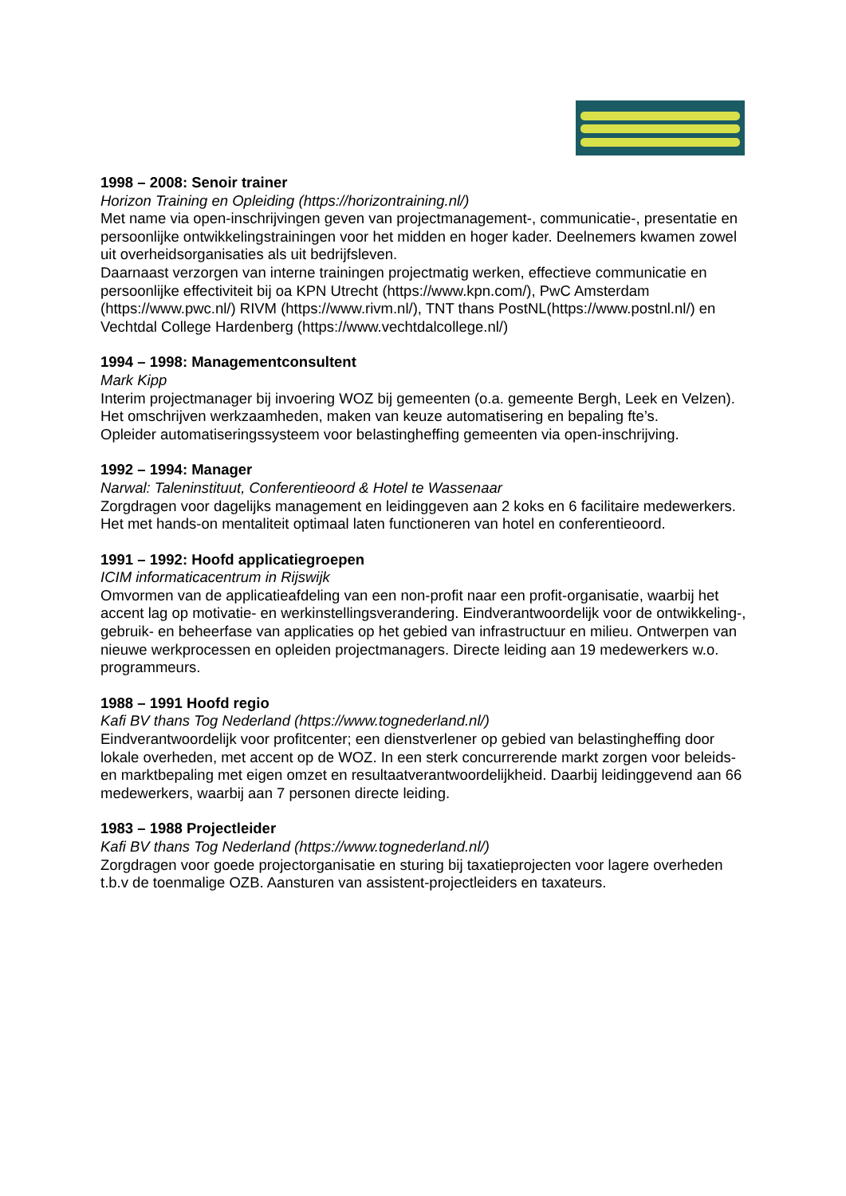1998 – 2008: Senoir trainer
Horizon Training en Opleiding (https://horizontraining.nl/)
Met name via open-inschrijvingen geven van projectmanagement-, communicatie-, presentatie en persoonlijke ontwikkelingstrainingen voor het midden en hoger kader. Deelnemers kwamen zowel uit overheidsorganisaties als uit bedrijfsleven.
Daarnaast verzorgen van interne trainingen projectmatig werken, effectieve communicatie en persoonlijke effectiviteit bij oa KPN Utrecht (https://www.kpn.com/), PwC Amsterdam (https://www.pwc.nl/) RIVM (https://www.rivm.nl/), TNT thans PostNL(https://www.postnl.nl/) en Vechtdal College Hardenberg (https://www.vechtdalcollege.nl/)
1994 – 1998: Managementconsultent
Mark Kipp
Interim projectmanager bij invoering WOZ bij gemeenten (o.a. gemeente Bergh, Leek en Velzen). Het omschrijven werkzaamheden, maken van keuze automatisering en bepaling fte’s.
Opleider automatiseringssysteem voor belastingheffing gemeenten via open-inschrijving.
1992 – 1994: Manager
Narwal: Taleninstituut, Conferentieoord & Hotel te Wassenaar
Zorgdragen voor dagelijks management en leidinggeven aan 2 koks en 6 facilitaire medewerkers. Het met hands-on mentaliteit optimaal laten functioneren van hotel en conferentieoord.
1991 – 1992: Hoofd applicatiegroepen
ICIM informaticacentrum in Rijswijk
Omvormen van de applicatieafdeling van een non-profit naar een profit-organisatie, waarbij het accent lag op motivatie- en werkinstellingsverandering. Eindverantwoordelijk voor de ontwikkeling-, gebruik- en beheerfase van applicaties op het gebied van infrastructuur en milieu. Ontwerpen van nieuwe werkprocessen en opleiden projectmanagers. Directe leiding aan 19 medewerkers w.o. programmeurs.
1988 – 1991 Hoofd regio
Kafi BV thans Tog Nederland (https://www.tognederland.nl/)
Eindverantwoordelijk voor profitcenter; een dienstverlener op gebied van belastingheffing door lokale overheden, met accent op de WOZ. In een sterk concurrerende markt zorgen voor beleids- en marktbepaling met eigen omzet en resultaatverantwoordelijkheid. Daarbij leidinggevend aan 66 medewerkers, waarbij aan 7 personen directe leiding.
1983 – 1988 Projectleider
Kafi BV thans Tog Nederland (https://www.tognederland.nl/)
Zorgdragen voor goede projectorganisatie en sturing bij taxatieprojecten voor lagere overheden t.b.v de toenmalige OZB. Aansturen van assistent-projectleiders en taxateurs.